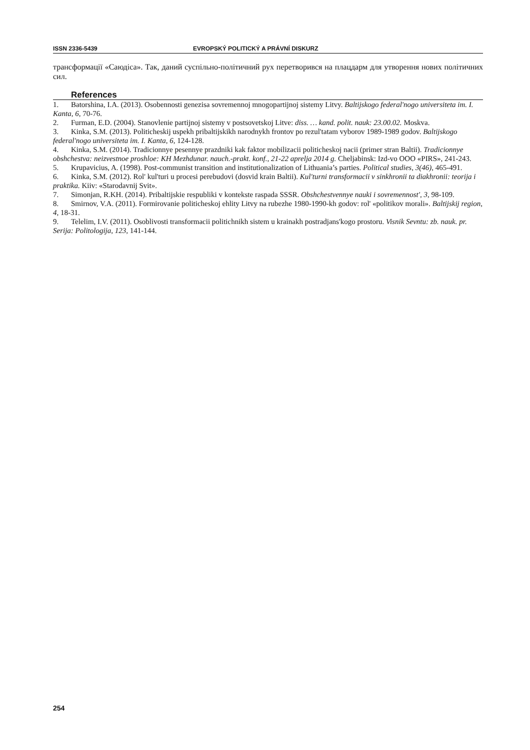ISSN 2336-5439 EVROPSKÝ POLITICKÝ A PRÁVNÍ DISKURZ
трансформації «Саюдіса». Так, даний суспільно-політичний рух перетворився на плацдарм для утворення нових політичних сил.
References
1. Batorshina, I.A. (2013). Osobennosti genezisa sovremennoj mnogopartijnoj sistemy Litvy. Baltijskogo federal'nogo universiteta im. I. Kanta, 6, 70-76.
2. Furman, E.D. (2004). Stanovlenie partijnoj sistemy v postsovetskoj Litve: diss. … kand. polit. nauk: 23.00.02. Moskva.
3. Kinka, S.M. (2013). Politicheskij uspekh pribaltijskikh narodnykh frontov po rezul'tatam vyborov 1989-1989 godov. Baltijskogo federal'nogo universiteta im. I. Kanta, 6, 124-128.
4. Kinka, S.M. (2014). Tradicionnye pesennye prazdniki kak faktor mobilizacii politicheskoj nacii (primer stran Baltii). Tradicionnye obshchestva: neizvestnoe proshloe: KH Mezhdunar. nauch.-prakt. konf., 21-22 aprelja 2014 g. Cheljabinsk: Izd-vo OOO «PIRS», 241-243.
5. Krupavicius, A. (1998). Post-communist transition and institutionalization of Lithuania’s parties. Political studies, 3(46), 465-491.
6. Kinka, S.M. (2012). Rol' kul'turi u procesi perebudovi (dosvid krain Baltii). Kul'turni transformacii v sinkhronii ta diakhronii: teorija i praktika. Kiiv: «Starodavnij Svit».
7. Simonjan, R.KH. (2014). Pribaltijskie respubliki v kontekste raspada SSSR. Obshchestvennye nauki i sovremennost', 3, 98-109.
8. Smirnov, V.A. (2011). Formirovanie politicheskoj ehlity Litvy na rubezhe 1980-1990-kh godov: rol' «politikov morali». Baltijskij region, 4, 18-31.
9. Telelim, I.V. (2011). Osoblivosti transformacii politichnikh sistem u krainakh postradjans'kogo prostoru. Visnik Sevntu: zb. nauk. pr. Serija: Politologija, 123, 141-144.
254